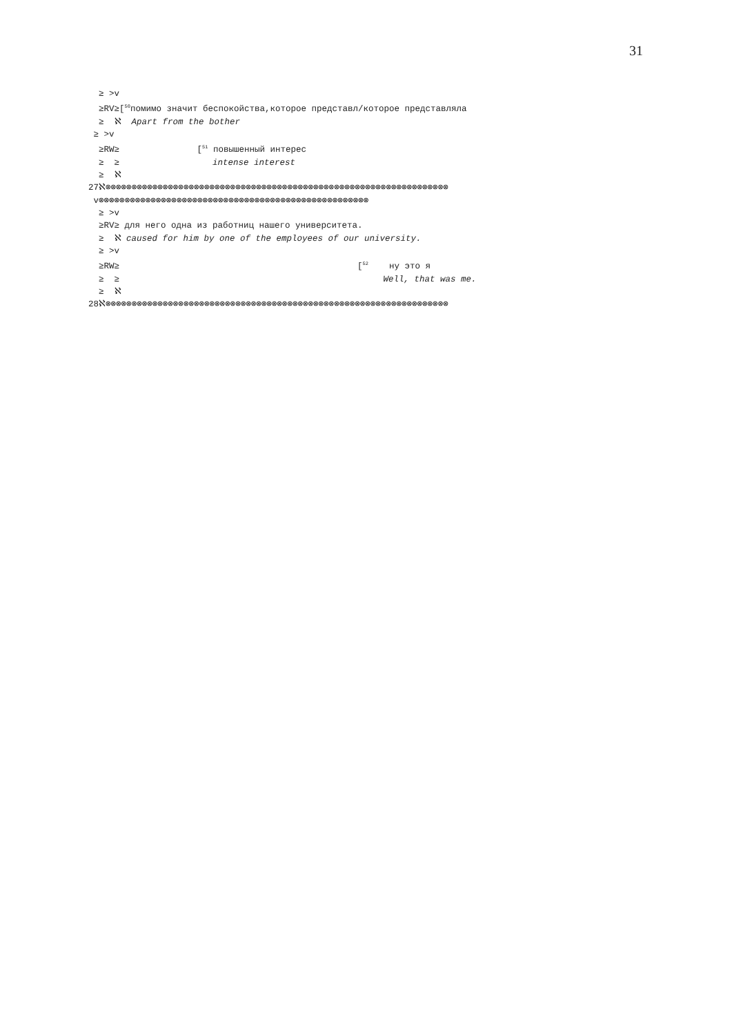31
≥ >v ≥RV≥[<sup>50</sup>помимо значит беспокойства,которое представл/которое представляла ≥ ℵ Apart from the bother ≥ >v ≥RW≥ [<sup>51</sup> повышенный интерес ≥ ≥ intense interest ≥ ℵ 27ℵ⊗⊗⊗⊗⊗⊗⊗⊗⊗⊗⊗⊗⊗⊗⊗⊗⊗⊗⊗⊗⊗⊗⊗⊗⊗⊗⊗⊗⊗⊗⊗⊗⊗⊗⊗⊗⊗⊗⊗⊗⊗⊗⊗⊗⊗⊗⊗⊗⊗⊗⊗⊗⊗⊗⊗⊗⊗⊗⊗⊗⊗⊗⊗⊗⊗⊗ v⊗⊗⊗⊗⊗⊗⊗⊗⊗⊗⊗⊗⊗⊗⊗⊗⊗⊗⊗⊗⊗⊗⊗⊗⊗⊗⊗⊗⊗⊗⊗⊗⊗⊗⊗⊗⊗⊗⊗⊗⊗⊗⊗⊗⊗⊗⊗⊗⊗⊗⊗⊗ ≥ >v ≥RV≥ для него одна из работниц нашего университета. ≥ ℵ caused for him by one of the employees of our university. ≥ >v ≥RW≥ [<sup>52</sup> ну это я ≥ ≥ Well, that was me. ≥ ℵ 28ℵ⊗⊗⊗⊗⊗⊗⊗⊗⊗⊗⊗⊗⊗⊗⊗⊗⊗⊗⊗⊗⊗⊗⊗⊗⊗⊗⊗⊗⊗⊗⊗⊗⊗⊗⊗⊗⊗⊗⊗⊗⊗⊗⊗⊗⊗⊗⊗⊗⊗⊗⊗⊗⊗⊗⊗⊗⊗⊗⊗⊗⊗⊗⊗⊗⊗⊗